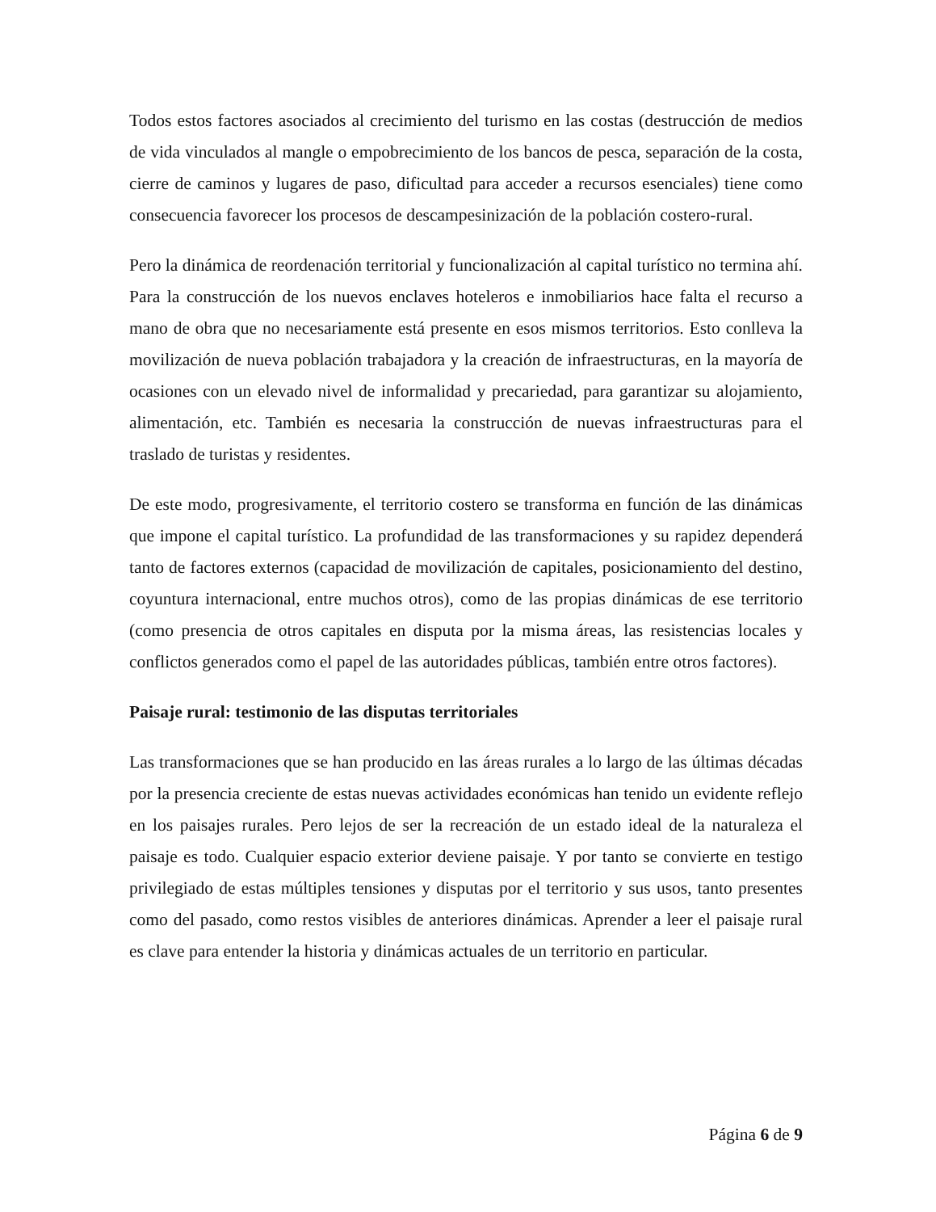Todos estos factores asociados al crecimiento del turismo en las costas (destrucción de medios de vida vinculados al mangle o empobrecimiento de los bancos de pesca, separación de la costa, cierre de caminos y lugares de paso, dificultad para acceder a recursos esenciales) tiene como consecuencia favorecer los procesos de descampesinización de la población costero-rural.
Pero la dinámica de reordenación territorial y funcionalización al capital turístico no termina ahí. Para la construcción de los nuevos enclaves hoteleros e inmobiliarios hace falta el recurso a mano de obra que no necesariamente está presente en esos mismos territorios. Esto conlleva la movilización de nueva población trabajadora y la creación de infraestructuras, en la mayoría de ocasiones con un elevado nivel de informalidad y precariedad, para garantizar su alojamiento, alimentación, etc. También es necesaria la construcción de nuevas infraestructuras para el traslado de turistas y residentes.
De este modo, progresivamente, el territorio costero se transforma en función de las dinámicas que impone el capital turístico. La profundidad de las transformaciones y su rapidez dependerá tanto de factores externos (capacidad de movilización de capitales, posicionamiento del destino, coyuntura internacional, entre muchos otros), como de las propias dinámicas de ese territorio (como presencia de otros capitales en disputa por la misma áreas, las resistencias locales y conflictos generados como el papel de las autoridades públicas, también entre otros factores).
Paisaje rural: testimonio de las disputas territoriales
Las transformaciones que se han producido en las áreas rurales a lo largo de las últimas décadas por la presencia creciente de estas nuevas actividades económicas han tenido un evidente reflejo en los paisajes rurales. Pero lejos de ser la recreación de un estado ideal de la naturaleza el paisaje es todo. Cualquier espacio exterior deviene paisaje. Y por tanto se convierte en testigo privilegiado de estas múltiples tensiones y disputas por el territorio y sus usos, tanto presentes como del pasado, como restos visibles de anteriores dinámicas. Aprender a leer el paisaje rural es clave para entender la historia y dinámicas actuales de un territorio en particular.
Página 6 de 9